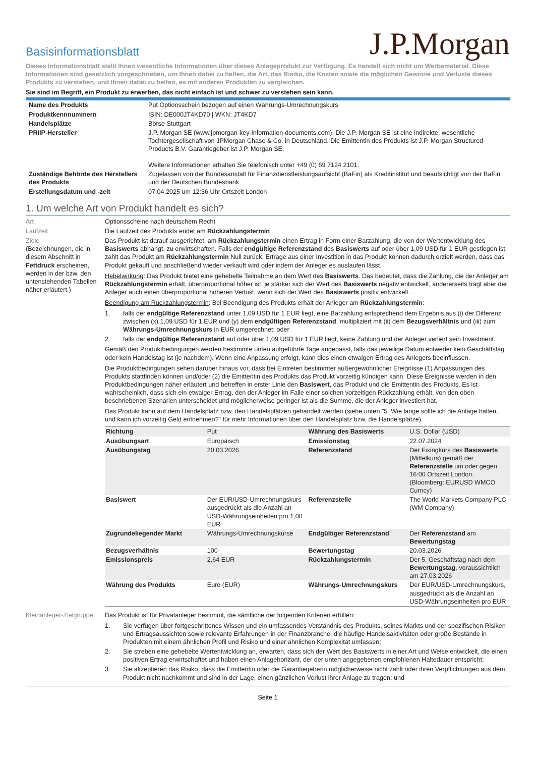Basisinformationsblatt
J.P.Morgan
Dieses Informationsblatt stellt Ihnen wesentliche Informationen über dieses Anlageprodukt zur Verfügung. Es handelt sich nicht um Werbematerial. Diese Informationen sind gesetzlich vorgeschrieben, um Ihnen dabei zu helfen, die Art, das Risiko, die Kosten sowie die möglichen Gewinne und Verluste dieses Produkts zu verstehen, und Ihnen dabei zu helfen, es mit anderen Produkten zu vergleichen.
Sie sind im Begriff, ein Produkt zu erwerben, das nicht einfach ist und schwer zu verstehen sein kann.
| Name des Produkts | Put Optionsschein bezogen auf einen Währungs-Umrechnungskurs |
| Produktkennnummern | ISIN: DE000JT4KD70 / WKN: JT4KD7 |
| Handelsplätze | Börse Stuttgart |
| PRIIP-Hersteller | J.P. Morgan SE (www.jpmorgan-key-information-documents.com). Die J.P. Morgan SE ist eine indirekte, wesentliche Tochtergesellschaft von JPMorgan Chase & Co. in Deutschland. Die Emittentin des Produkts ist J.P. Morgan Structured Products B.V. Garantiegeber ist J.P. Morgan SE. Weitere Informationen erhalten Sie telefonisch unter +49 (0) 69 7124 2101. |
| Zuständige Behörde des Herstellers des Produkts | Zugelassen von der Bundesanstalt für Finanzdienstleistungsaufsicht (BaFin) als Kreditinstitut und beaufsichtigt von der BaFin und der Deutschen Bundesbank |
| Erstellungsdatum und -zeit | 07.04.2025 um 12:36 Uhr Ortszeit London |
1. Um welche Art von Produkt handelt es sich?
Art Optionsscheine nach deutschem Recht
Laufzeit Die Laufzeit des Produkts endet am Rückzahlungstermin
Ziele
(Bezeichnungen, die in diesem Abschnitt in Fettdruck erscheinen, werden in der bzw. den untenstehenden Tabellen näher erläutert.)
Das Produkt ist darauf ausgerichtet, am Rückzahlungstermin einen Ertrag in Form einer Barzahlung, die von der Wertentwicklung des Basiswerts abhängt, zu erwirtschaften. Falls der endgültige Referenzstand des Basiswerts auf oder über 1,09 USD für 1 EUR gestiegen ist, zahlt das Produkt am Rückzahlungstermin Null zurück. Erträge aus einer Investition in das Produkt können dadurch erzielt werden, dass das Produkt gekauft und anschließend wieder verkauft wird oder indem der Anleger es auslaufen lässt.
Hebelwirkung: Das Produkt bietet eine gehebelte Teilnahme an dem Wert des Basiswerts. Das bedeutet, dass die Zahlung, die der Anleger am Rückzahlungstermin erhält, überproportional höher ist, je stärker sich der Wert des Basiswerts negativ entwickelt, andererseits trägt aber der Anleger auch einen überproportional höheren Verlust, wenn sich der Wert des Basiswerts positiv entwickelt.
Beendigung am Rückzahlungstermin: Bei Beendigung des Produkts erhält der Anleger am Rückzahlungstermin:
1. falls der endgültige Referenzstand unter 1,09 USD für 1 EUR liegt, eine Barzahlung entsprechend dem Ergebnis aus (i) der Differenz zwischen (x) 1,09 USD für 1 EUR und (y) dem endgültigen Referenzstand, multipliziert mit (ii) dem Bezugsverhältnis und (iii) zum Währungs-Umrechnungskurs in EUR umgerechnet; oder
2. falls der endgültige Referenzstand auf oder über 1,09 USD für 1 EUR liegt, keine Zahlung und der Anleger verliert sein Investment.
Gemäß den Produktbedingungen werden bestimmte unten aufgeführte Tage angepasst, falls das jeweilige Datum entweder kein Geschäftstag oder kein Handelstag ist (je nachdem). Wenn eine Anpassung erfolgt, kann dies einen etwaigen Ertrag des Anlegers beeinflussen.
Die Produktbedingungen sehen darüber hinaus vor, dass bei Eintreten bestimmter außergewöhnlicher Ereignisse (1) Anpassungen des Produkts stattfinden können und/oder (2) die Emittentin des Produkts das Produkt vorzeitig kündigen kann. Diese Ereignisse werden in den Produktbedingungen näher erläutert und betreffen in erster Linie den Basiswert, das Produkt und die Emittentin des Produkts. Es ist wahrscheinlich, dass sich ein etwaiger Ertrag, den der Anleger im Falle einer solchen vorzeitigen Rückzahlung erhält, von den oben beschriebenen Szenarien unterscheidet und möglicherweise geringer ist als die Summe, die der Anleger investiert hat.
Das Produkt kann auf dem Handelsplatz bzw. den Handelsplätzen gehandelt werden (siehe unten "5. Wie lange sollte ich die Anlage halten, und kann ich vorzeitig Geld entnehmen?" für mehr Informationen über den Handelsplatz bzw. die Handelsplätze).
| Richtung | Put | Währung des Basiswerts | U.S. Dollar (USD) |
| Ausübungsart | Europäisch | Emissionstag | 22.07.2024 |
| Ausübungstag | 20.03.2026 | Referenzstand | Der Fixingkurs des Basiswerts (Mittelkurs) gemäß der Referenzstelle um oder gegen 16:00 Ortszeit London. (Bloomberg: EURUSD WMCO Curncy) |
| Basiswert | Der EUR/USD-Umrechnungskurs ausgedrückt als die Anzahl an USD-Währungseinheiten pro 1,00 EUR | Referenzstelle | The World Markets Company PLC (WM Company) |
| Zugrundeliegender Markt | Währungs-Umrechnungskurse | Endgültiger Referenzstand | Der Referenzstand am Bewertungstag |
| Bezugsverhältnis | 100 | Bewertungstag | 20.03.2026 |
| Emissionspreis | 2,64 EUR | Rückzahlungstermin | Der 5. Geschäftstag nach dem Bewertungstag , voraussichtlich am 27.03.2026 |
| Währung des Produkts | Euro (EUR) | Währungs-Umrechnungskurs | Der EUR/USD-Umrechnungskurs, ausgedrückt als die Anzahl an USD-Währungseinheiten pro EUR |
Kleinanleger-Zielgruppe
Das Produkt ist für Privatanleger bestimmt, die sämtliche der folgenden Kriterien erfüllen:
1. Sie verfügen über fortgeschrittenes Wissen und ein umfassendes Verständnis des Produkts, seines Markts und der spezifischen Risiken und Ertragsaussichten sowie relevante Erfahrungen in der Finanzbranche, die häufige Handelsaktivitäten oder große Bestände in Produkten mit einem ähnlichen Profil und Risiko und einer ähnlichen Komplexität umfassen;
2. Sie streben eine gehebelte Wertentwicklung an, erwarten, dass sich der Wert des Basiswerts in einer Art und Weise entwickelt, die einen positiven Ertrag erwirtschaftet und haben einen Anlagehorizont, der der unten angegebenen empfohlenen Haltedauer entspricht;
3. Sie akzeptieren das Risiko, dass die Emittentin oder die Garantiegeberin möglicherweise nicht zahlt oder ihren Verpflichtungen aus dem Produkt nicht nachkommt und sind in der Lage, einen gänzlichen Verlust ihrer Anlage zu tragen; und
Seite 1